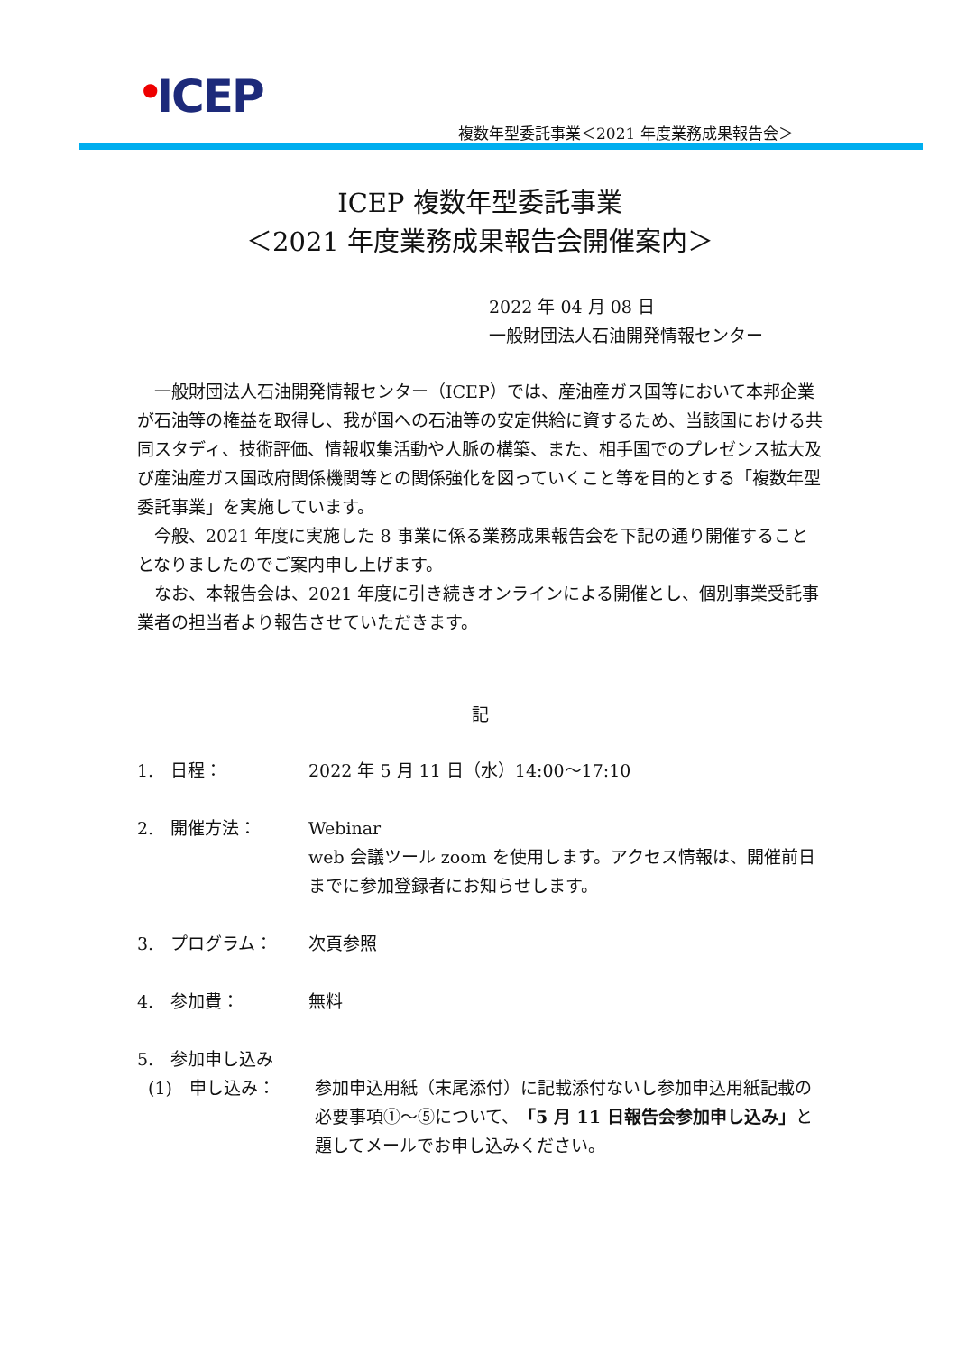<sup>●</sup>ICEP
複数年型委託事業＜2021 年度業務成果報告会＞
ICEP 複数年型委託事業
＜2021 年度業務成果報告会開催案内＞
2022 年 04 月 08 日
一般財団法人石油開発情報センター
　一般財団法人石油開発情報センター（ICEP）では、産油産ガス国等において本邦企業が石油等の権益を取得し、我が国への石油等の安定供給に資するため、当該国における共同スタディ、技術評価、情報収集活動や人脈の構築、また、相手国でのプレゼンス拡大及び産油産ガス国政府関係機関等との関係強化を図っていくこと等を目的とする「複数年型委託事業」を実施しています。
　今般、2021 年度に実施した 8 事業に係る業務成果報告会を下記の通り開催することとなりましたのでご案内申し上げます。
　なお、本報告会は、2021 年度に引き続きオンラインによる開催とし、個別事業受託事業者の担当者より報告させていただきます。
記
1.　日程： 2022 年 5 月 11 日（水）14:00～17:10
2.　開催方法： Webinar
web 会議ツール zoom を使用します。アクセス情報は、開催前日までに参加登録者にお知らせします。
3.　プログラム： 次頁参照
4.　参加費： 無料
5.　参加申し込み
(1)　申し込み： 参加申込用紙（末尾添付）に記載添付ないし参加申込用紙記載の必要事項①～⑤について、「5 月 11 日報告会参加申し込み」と題してメールでお申し込みください。